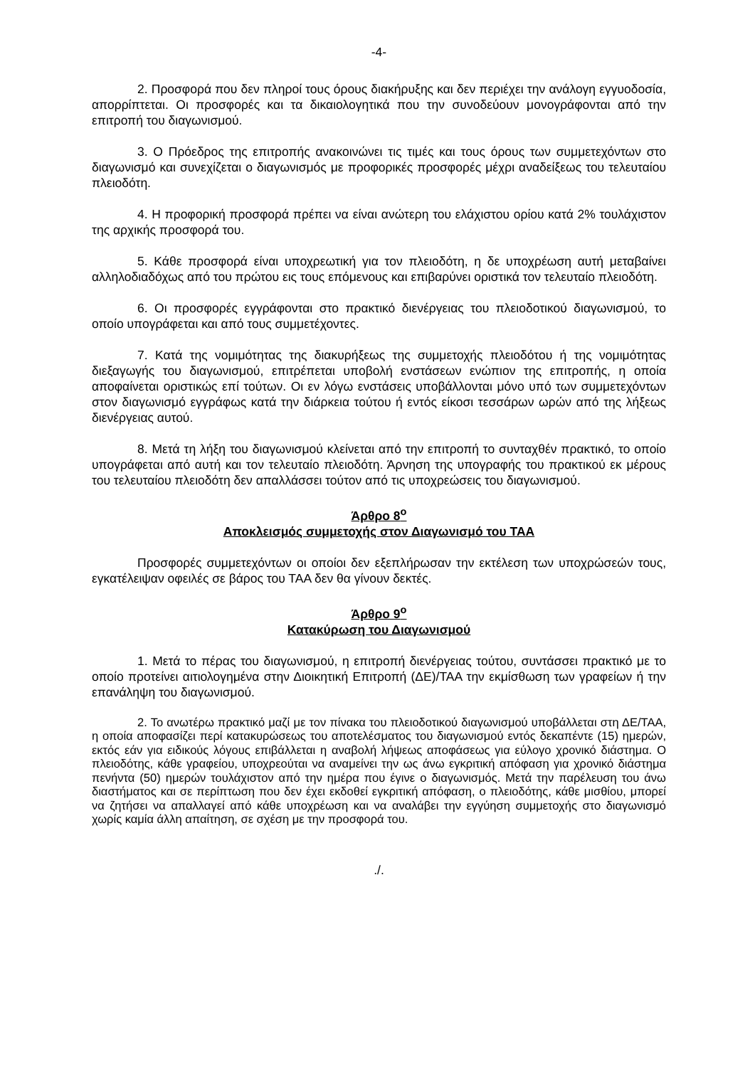-4-
2. Προσφορά που δεν πληροί τους όρους διακήρυξης και δεν περιέχει την ανάλογη εγγυοδοσία, απορρίπτεται. Οι προσφορές και τα δικαιολογητικά που την συνοδεύουν μονογράφονται από την επιτροπή του διαγωνισμού.
3. Ο Πρόεδρος της επιτροπής ανακοινώνει τις τιμές και τους όρους των συμμετεχόντων στο διαγωνισμό και συνεχίζεται ο διαγωνισμός με προφορικές προσφορές μέχρι αναδείξεως του τελευταίου πλειοδότη.
4. Η προφορική προσφορά πρέπει να είναι ανώτερη του ελάχιστου ορίου κατά 2% τουλάχιστον της αρχικής προσφορά του.
5. Κάθε προσφορά είναι υποχρεωτική για τον πλειοδότη, η δε υποχρέωση αυτή μεταβαίνει αλληλοδιαδόχως από του πρώτου εις τους επόμενους και επιβαρύνει οριστικά τον τελευταίο πλειοδότη.
6. Οι προσφορές εγγράφονται στο πρακτικό διενέργειας του πλειοδοτικού διαγωνισμού, το οποίο υπογράφεται και από τους συμμετέχοντες.
7. Κατά της νομιμότητας της διακυρήξεως της συμμετοχής πλειοδότου ή της νομιμότητας διεξαγωγής του διαγωνισμού, επιτρέπεται υποβολή ενστάσεων ενώπιον της επιτροπής, η οποία αποφαίνεται οριστικώς επί τούτων. Οι εν λόγω ενστάσεις υποβάλλονται μόνο υπό των συμμετεχόντων στον διαγωνισμό εγγράφως κατά την διάρκεια τούτου ή εντός είκοσι τεσσάρων ωρών από της λήξεως διενέργειας αυτού.
8. Μετά τη λήξη του διαγωνισμού κλείνεται από την επιτροπή το συνταχθέν πρακτικό, το οποίο υπογράφεται από αυτή και τον τελευταίο πλειοδότη. Άρνηση της υπογραφής του πρακτικού εκ μέρους του τελευταίου πλειοδότη δεν απαλλάσσει τούτον από τις υποχρεώσεις του διαγωνισμού.
Άρθρο 8<sup>ο</sup>
Αποκλεισμός συμμετοχής στον Διαγωνισμό του ΤΑΑ
Προσφορές συμμετεχόντων οι οποίοι δεν εξεπλήρωσαν την εκτέλεση των υποχρώσεών τους, εγκατέλειψαν οφειλές σε βάρος του ΤΑΑ δεν θα γίνουν δεκτές.
Άρθρο 9<sup>ο</sup>
Κατακύρωση του Διαγωνισμού
1. Μετά το πέρας του διαγωνισμού, η επιτροπή διενέργειας τούτου, συντάσσει πρακτικό με το οποίο προτείνει αιτιολογημένα στην Διοικητική Επιτροπή (ΔΕ)/ΤΑΑ την εκμίσθωση των γραφείων ή την επανάληψη του διαγωνισμού.
2. Το ανωτέρω πρακτικό μαζί με τον πίνακα του πλειοδοτικού διαγωνισμού υποβάλλεται στη ΔΕ/ΤΑΑ, η οποία αποφασίζει περί κατακυρώσεως του αποτελέσματος του διαγωνισμού εντός δεκαπέντε (15) ημερών, εκτός εάν για ειδικούς λόγους επιβάλλεται η αναβολή λήψεως αποφάσεως για εύλογο χρονικό διάστημα. Ο πλειοδότης, κάθε γραφείου, υποχρεούται να αναμείνει την ως άνω εγκριτική απόφαση για χρονικό διάστημα πενήντα (50) ημερών τουλάχιστον από την ημέρα που έγινε ο διαγωνισμός. Μετά την παρέλευση του άνω διαστήματος και σε περίπτωση που δεν έχει εκδοθεί εγκριτική απόφαση, ο πλειοδότης, κάθε μισθίου, μπορεί να ζητήσει να απαλλαγεί από κάθε υποχρέωση και να αναλάβει την εγγύηση συμμετοχής στο διαγωνισμό χωρίς καμία άλλη απαίτηση, σε σχέση με την προσφορά του.
./.